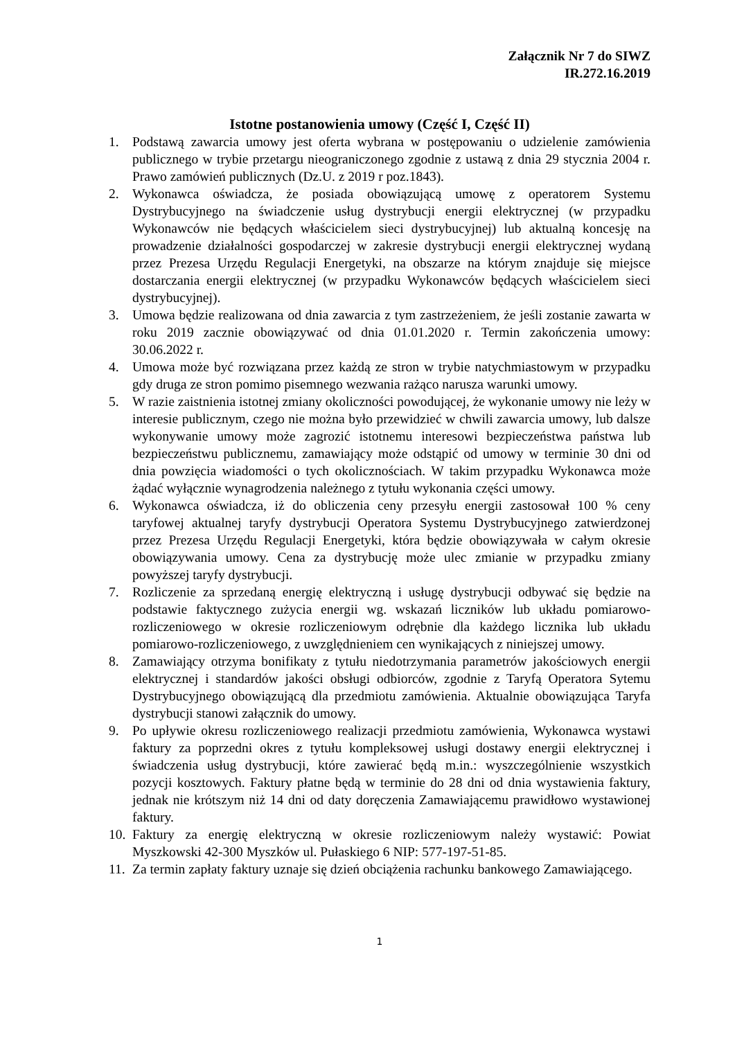Załącznik Nr 7 do SIWZ
IR.272.16.2019
Istotne postanowienia umowy (Część I, Część II)
1. Podstawą zawarcia umowy jest oferta wybrana w postępowaniu o udzielenie zamówienia publicznego w trybie przetargu nieograniczonego zgodnie z ustawą z dnia 29 stycznia 2004 r. Prawo zamówień publicznych (Dz.U. z 2019 r poz.1843).
2. Wykonawca oświadcza, że posiada obowiązującą umowę z operatorem Systemu Dystrybucyjnego na świadczenie usług dystrybucji energii elektrycznej (w przypadku Wykonawców nie będących właścicielem sieci dystrybucyjnej) lub aktualną koncesję na prowadzenie działalności gospodarczej w zakresie dystrybucji energii elektrycznej wydaną przez Prezesa Urzędu Regulacji Energetyki, na obszarze na którym znajduje się miejsce dostarczania energii elektrycznej (w przypadku Wykonawców będących właścicielem sieci dystrybucyjnej).
3. Umowa będzie realizowana od dnia zawarcia z tym zastrzeżeniem, że jeśli zostanie zawarta w roku 2019 zacznie obowiązywać od dnia 01.01.2020 r. Termin zakończenia umowy: 30.06.2022 r.
4. Umowa może być rozwiązana przez każdą ze stron w trybie natychmiastowym w przypadku gdy druga ze stron pomimo pisemnego wezwania rażąco narusza warunki umowy.
5. W razie zaistnienia istotnej zmiany okoliczności powodującej, że wykonanie umowy nie leży w interesie publicznym, czego nie można było przewidzieć w chwili zawarcia umowy, lub dalsze wykonywanie umowy może zagrozić istotnemu interesowi bezpieczeństwa państwa lub bezpieczeństwu publicznemu, zamawiający może odstąpić od umowy w terminie 30 dni od dnia powzięcia wiadomości o tych okolicznościach. W takim przypadku Wykonawca może żądać wyłącznie wynagrodzenia należnego z tytułu wykonania części umowy.
6. Wykonawca oświadcza, iż do obliczenia ceny przesyłu energii zastosował 100 % ceny taryfowej aktualnej taryfy dystrybucji Operatora Systemu Dystrybucyjnego zatwierdzonej przez Prezesa Urzędu Regulacji Energetyki, która będzie obowiązywała w całym okresie obowiązywania umowy. Cena za dystrybucję może ulec zmianie w przypadku zmiany powyższej taryfy dystrybucji.
7. Rozliczenie za sprzedaną energię elektryczną i usługę dystrybucji odbywać się będzie na podstawie faktycznego zużycia energii wg. wskazań liczników lub układu pomiarowo-rozliczeniowego w okresie rozliczeniowym odrębnie dla każdego licznika lub układu pomiarowo-rozliczeniowego, z uwzględnieniem cen wynikających z niniejszej umowy.
8. Zamawiający otrzyma bonifikaty z tytułu niedotrzymania parametrów jakościowych energii elektrycznej i standardów jakości obsługi odbiorców, zgodnie z Taryfą Operatora Sytemu Dystrybucyjnego obowiązującą dla przedmiotu zamówienia. Aktualnie obowiązująca Taryfa dystrybucji stanowi załącznik do umowy.
9. Po upływie okresu rozliczeniowego realizacji przedmiotu zamówienia, Wykonawca wystawi faktury za poprzedni okres z tytułu kompleksowej usługi dostawy energii elektrycznej i świadczenia usług dystrybucji, które zawierać będą m.in.: wyszczególnienie wszystkich pozycji kosztowych. Faktury płatne będą w terminie do 28 dni od dnia wystawienia faktury, jednak nie krótszym niż 14 dni od daty doręczenia Zamawiającemu prawidłowo wystawionej faktury.
10. Faktury za energię elektryczną w okresie rozliczeniowym należy wystawić: Powiat Myszkowski 42-300 Myszków ul. Pułaskiego 6 NIP: 577-197-51-85.
11. Za termin zapłaty faktury uznaje się dzień obciążenia rachunku bankowego Zamawiającego.
1